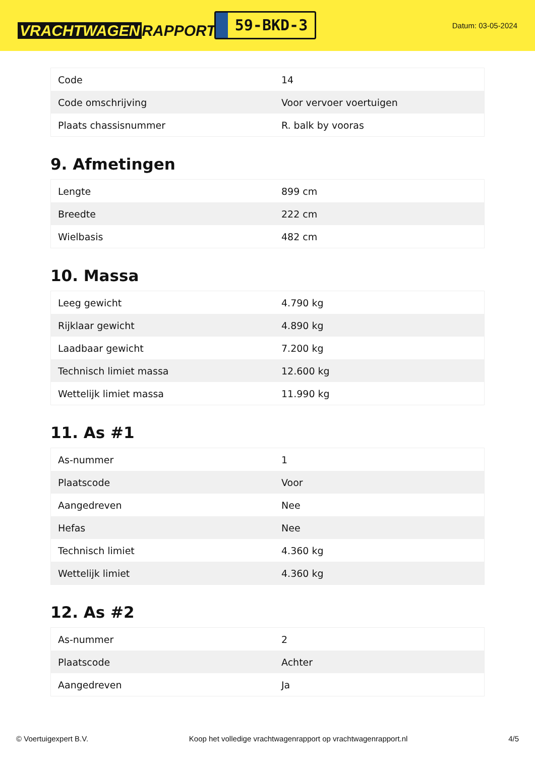VRACHTWAGEN RAPPORT.NL
59-BKD-3
Datum: 03-05-2024
| Code | 14 |
| Code omschrijving | Voor vervoer voertuigen |
| Plaats chassisnummer | R. balk by vooras |
9. Afmetingen
| Lengte | 899 cm |
| Breedte | 222 cm |
| Wielbasis | 482 cm |
10. Massa
| Leeg gewicht | 4.790 kg |
| Rijklaar gewicht | 4.890 kg |
| Laadbaar gewicht | 7.200 kg |
| Technisch limiet massa | 12.600 kg |
| Wettelijk limiet massa | 11.990 kg |
11. As #1
| As-nummer | 1 |
| Plaatscode | Voor |
| Aangedreven | Nee |
| Hefas | Nee |
| Technisch limiet | 4.360 kg |
| Wettelijk limiet | 4.360 kg |
12. As #2
| As-nummer | 2 |
| Plaatscode | Achter |
| Aangedreven | Ja |
© Voertuigexpert B.V. Koop het volledige vrachtwagenrapport op vrachtwagenrapport.nl 4/5